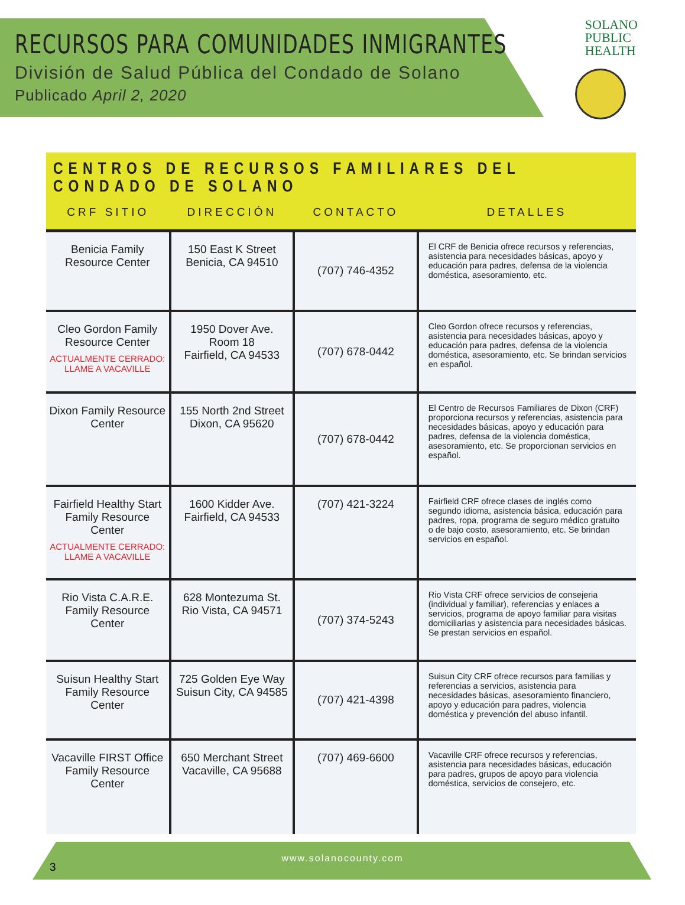RECURSOS PARA COMUNIDADES INMIGRANTES
División de Salud Pública del Condado de Solano
Publicado April 2, 2020
SOLANO
PUBLIC
HEALTH
CENTROS DE RECURSOS FAMILIARES DEL CONDADO DE SOLANO
| CRF SITIO | DIRECCIÓN | CONTACTO | DETALLES |
| --- | --- | --- | --- |
| Benicia Family Resource Center | 150 East K Street Benicia, CA 94510 | (707) 746-4352 | El CRF de Benicia ofrece recursos y referencias, asistencia para necesidades básicas, apoyo y educación para padres, defensa de la violencia doméstica, asesoramiento, etc. |
| Cleo Gordon Family Resource Center ACTUALMENTE CERRADO: LLAME A VACAVILLE | 1950 Dover Ave. Room 18 Fairfield, CA 94533 | (707) 678-0442 | Cleo Gordon ofrece recursos y referencias, asistencia para necesidades básicas, apoyo y educación para padres, defensa de la violencia doméstica, asesoramiento, etc. Se brindan servicios en español. |
| Dixon Family Resource Center | 155 North 2nd Street Dixon, CA 95620 | (707) 678-0442 | El Centro de Recursos Familiares de Dixon (CRF) proporciona recursos y referencias, asistencia para necesidades básicas, apoyo y educación para padres, defensa de la violencia doméstica, asesoramiento, etc. Se proporcionan servicios en español. |
| Fairfield Healthy Start Family Resource Center ACTUALMENTE CERRADO: LLAME A VACAVILLE | 1600 Kidder Ave. Fairfield, CA 94533 | (707) 421-3224 | Fairfield CRF ofrece clases de inglés como segundo idioma, asistencia básica, educación para padres, ropa, programa de seguro médico gratuito o de bajo costo, asesoramiento, etc. Se brindan servicios en español. |
| Rio Vista C.A.R.E. Family Resource Center | 628 Montezuma St. Rio Vista, CA 94571 | (707) 374-5243 | Rio Vista CRF ofrece servicios de consejeria (individual y familiar), referencias y enlaces a servicios, programa de apoyo familiar para visitas domiciliarias y asistencia para necesidades básicas. Se prestan servicios en español. |
| Suisun Healthy Start Family Resource Center | 725 Golden Eye Way Suisun City, CA 94585 | (707) 421-4398 | Suisun City CRF ofrece recursos para familias y referencias a servicios, asistencia para necesidades básicas, asesoramiento financiero, apoyo y educación para padres, violencia doméstica y prevención del abuso infantil. |
| Vacaville FIRST Office Family Resource Center | 650 Merchant Street Vacaville, CA 95688 | (707) 469-6600 | Vacaville CRF ofrece recursos y referencias, asistencia para necesidades básicas, educación para padres, grupos de apoyo para violencia doméstica, servicios de consejero, etc. |
www.solanocounty.com
3